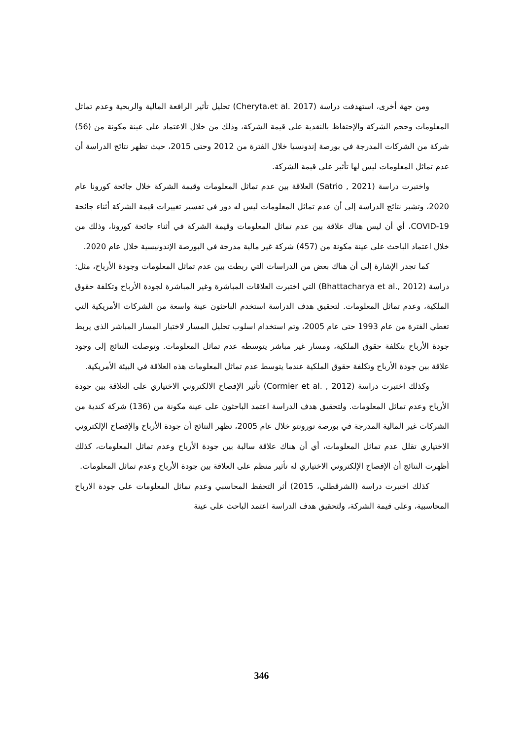ومن جهة أخرى، استهدفت دراسة (Cheryta،et al. 2017) تحليل تأثير الرافعة المالية والربحية وعدم تماثل المعلومات وحجم الشركة والإحتفاظ بالنقدية على قيمة الشركة، وذلك من خلال الاعتماد على عينة مكونة من (56) شركة من الشركات المدرجة في بورصة إندونسيا خلال الفترة من 2012 وحتى 2015، حيث تظهر نتائج الدراسة أن عدم تماثل المعلومات ليس لها تأثير على قيمة الشركة.
واختبرت دراسة (Satrio , 2021) العلاقة بين عدم تماثل المعلومات وقيمة الشركة خلال جائحة كورونا عام 2020، وتشير نتائج الدراسة إلى أن عدم تماثل المعلومات ليس له دور في تفسير تغييرات قيمة الشركة أثناء جائحة COVID-19، أي أن ليس هناك علاقة بين عدم تماثل المعلومات وقيمة الشركة في أثناء جائحة كورونا، وذلك من خلال اعتماد الباحث على عينة مكونة من (457) شركة غير مالية مدرجة في البورصة الإندونيسية خلال عام 2020.
كما تجدر الإشارة إلى أن هناك بعض من الدراسات التي ربطت بين عدم تماثل المعلومات وجودة الأرباح، مثل: دراسة (Bhattacharya et al., 2012) التي اختبرت العلاقات المباشرة وغير المباشرة لجودة الأرباح وتكلفة حقوق الملكية، وعدم تماثل المعلومات. لتحقيق هدف الدراسة استخدم الباحثون عينة واسعة من الشركات الأمريكية التي تغطي الفترة من عام 1993 حتى عام 2005، وتم استخدام اسلوب تحليل المسار لاختبار المسار المباشر الذي يربط جودة الأرباح بتكلفة حقوق الملكية، ومسار غير مباشر يتوسطه عدم تماثل المعلومات. وتوصلت النتائج إلى وجود علاقة بين جودة الأرباح وتكلفة حقوق الملكية عندما يتوسط عدم تماثل المعلومات هذه العلاقة في البيئة الأمريكية.
وكذلك اختبرت دراسة (Cormier et al. , 2012) تأثير الإفصاح الالكتروني الاختياري على العلاقة بين جودة الأرباح وعدم تماثل المعلومات. ولتحقيق هدف الدراسة اعتمد الباحثون على عينة مكونة من (136) شركة كندية من الشركات غير المالية المدرجة في بورصة تورونتو خلال عام 2005، تظهر النتائج أن جودة الأرباح والإفصاح الإلكتروني الاختياري تقلل عدم تماثل المعلومات، أي أن هناك علاقة سالبة بين جودة الأرباح وعدم تماثل المعلومات، كذلك أظهرت النتائج أن الإفصاح الإلكتروني الاختياري له تأثير منظم على العلاقة بين جودة الأرباح وعدم تماثل المعلومات.
كذلك اختبرت دراسة (الشرقطلي، 2015) أثر التحفظ المحاسبي وعدم تماثل المعلومات على جودة الارباح المحاسبية، وعلى قيمة الشركة، ولتحقيق هدف الدراسة اعتمد الباحث على عينة
346